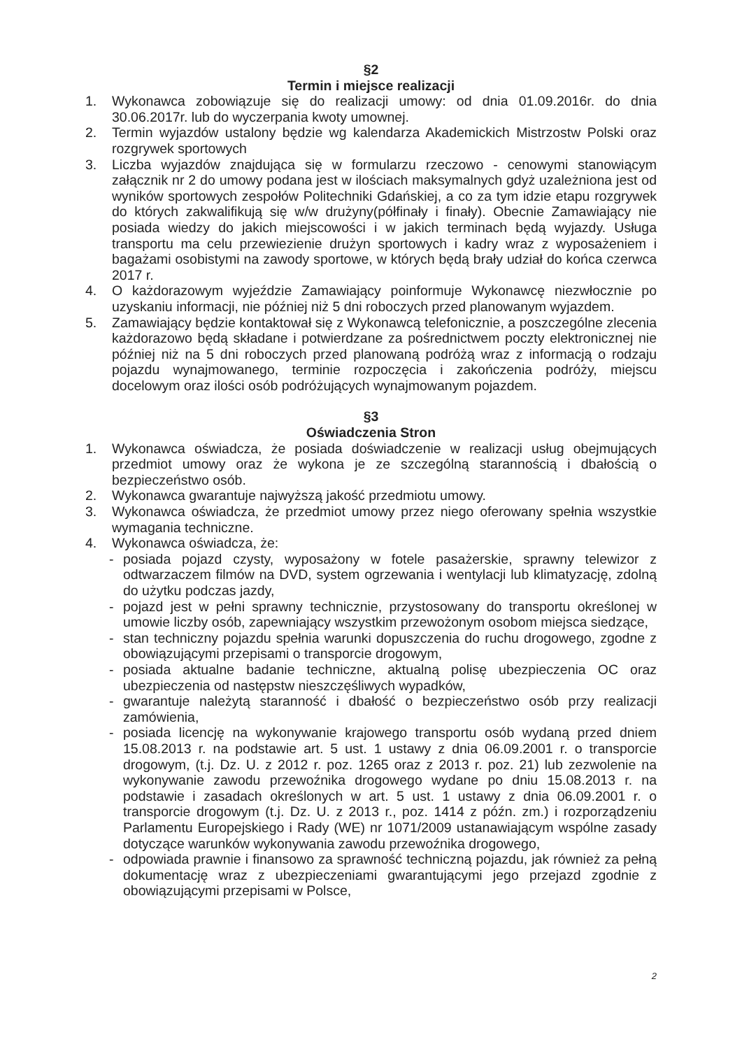§2
Termin i miejsce realizacji
1. Wykonawca zobowiązuje się do realizacji umowy: od dnia 01.09.2016r. do dnia 30.06.2017r. lub do wyczerpania kwoty umownej.
2. Termin wyjazdów ustalony będzie wg kalendarza Akademickich Mistrzostw Polski oraz rozgrywek sportowych
3. Liczba wyjazdów znajdująca się w formularzu rzeczowo - cenowymi stanowiącym załącznik nr 2 do umowy podana jest w ilościach maksymalnych gdyż uzależniona jest od wyników sportowych zespołów Politechniki Gdańskiej, a co za tym idzie etapu rozgrywek do których zakwalifikują się w/w drużyny(półfinały i finały). Obecnie Zamawiający nie posiada wiedzy do jakich miejscowości i w jakich terminach będą wyjazdy. Usługa transportu ma celu przewiezienie drużyn sportowych i kadry wraz z wyposażeniem i bagażami osobistymi na zawody sportowe, w których będą brały udział do końca czerwca 2017 r.
4. O każdorazowym wyjeździe Zamawiający poinformuje Wykonawcę niezwłocznie po uzyskaniu informacji, nie później niż 5 dni roboczych przed planowanym wyjazdem.
5. Zamawiający będzie kontaktował się z Wykonawcą telefonicznie, a poszczególne zlecenia każdorazowo będą składane i potwierdzane za pośrednictwem poczty elektronicznej nie później niż na 5 dni roboczych przed planowaną podróżą wraz z informacją o rodzaju pojazdu wynajmowanego, terminie rozpoczęcia i zakończenia podróży, miejscu docelowym oraz ilości osób podróżujących wynajmowanym pojazdem.
§3
Oświadczenia Stron
1. Wykonawca oświadcza, że posiada doświadczenie w realizacji usług obejmujących przedmiot umowy oraz że wykona je ze szczególną starannością i dbałością o bezpieczeństwo osób.
2. Wykonawca gwarantuje najwyższą jakość przedmiotu umowy.
3. Wykonawca oświadcza, że przedmiot umowy przez niego oferowany spełnia wszystkie wymagania techniczne.
4. Wykonawca oświadcza, że:
- posiada pojazd czysty, wyposażony w fotele pasażerskie, sprawny telewizor z odtwarzaczem filmów na DVD, system ogrzewania i wentylacji lub klimatyzację, zdolną do użytku podczas jazdy,
- pojazd jest w pełni sprawny technicznie, przystosowany do transportu określonej w umowie liczby osób, zapewniający wszystkim przewożonym osobom miejsca siedzące,
- stan techniczny pojazdu spełnia warunki dopuszczenia do ruchu drogowego, zgodne z obowiązującymi przepisami o transporcie drogowym,
- posiada aktualne badanie techniczne, aktualną polisę ubezpieczenia OC oraz ubezpieczenia od następstw nieszczęśliwych wypadków,
- gwarantuje należytą staranność i dbałość o bezpieczeństwo osób przy realizacji zamówienia,
- posiada licencję na wykonywanie krajowego transportu osób wydaną przed dniem 15.08.2013 r. na podstawie art. 5 ust. 1 ustawy z dnia 06.09.2001 r. o transporcie drogowym, (t.j. Dz. U. z 2012 r. poz. 1265 oraz z 2013 r. poz. 21) lub zezwolenie na wykonywanie zawodu przewoźnika drogowego wydane po dniu 15.08.2013 r. na podstawie i zasadach określonych w art. 5 ust. 1 ustawy z dnia 06.09.2001 r. o transporcie drogowym (t.j. Dz. U. z 2013 r., poz. 1414 z późn. zm.) i rozporządzeniu Parlamentu Europejskiego i Rady (WE) nr 1071/2009 ustanawiającym wspólne zasady dotyczące warunków wykonywania zawodu przewoźnika drogowego,
- odpowiada prawnie i finansowo za sprawność techniczną pojazdu, jak również za pełną dokumentację wraz z ubezpieczeniami gwarantującymi jego przejazd zgodnie z obowiązującymi przepisami w Polsce,
2